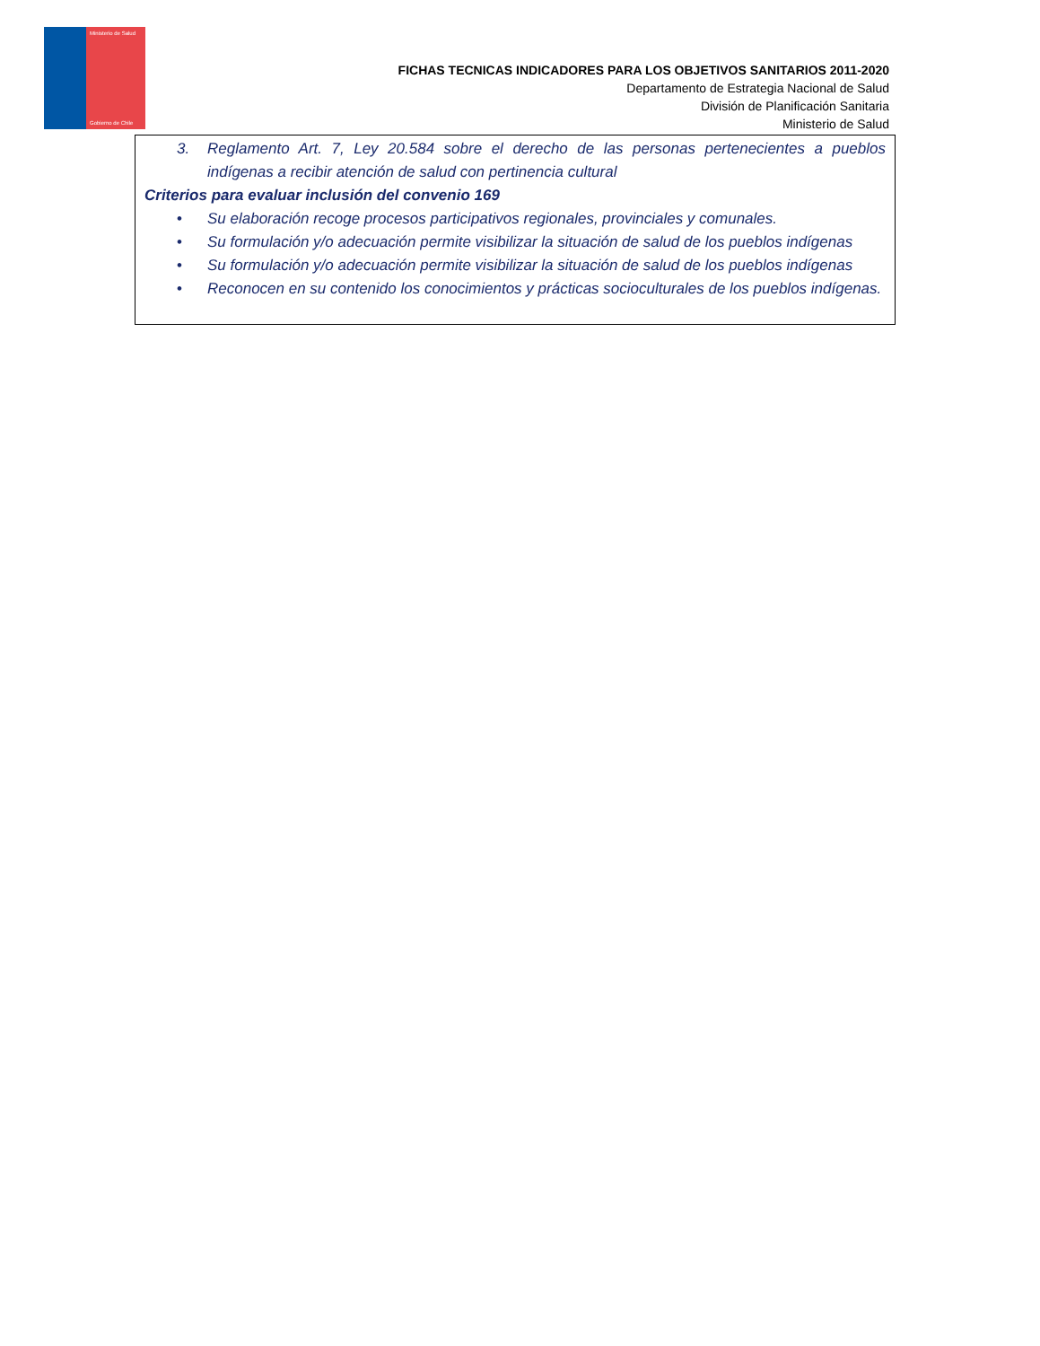Ministerio de Salud
Gobierno de Chile
FICHAS TECNICAS INDICADORES PARA LOS OBJETIVOS SANITARIOS 2011-2020
Departamento de Estrategia Nacional de Salud
División de Planificación Sanitaria
Ministerio de Salud
3. Reglamento Art. 7, Ley 20.584 sobre el derecho de las personas pertenecientes a pueblos indígenas a recibir atención de salud con pertinencia cultural
Criterios para evaluar inclusión del convenio 169
• Su elaboración recoge procesos participativos regionales, provinciales y comunales.
• Su formulación y/o adecuación permite visibilizar la situación de salud de los pueblos indígenas
• Su formulación y/o adecuación permite visibilizar la situación de salud de los pueblos indígenas
• Reconocen en su contenido los conocimientos y prácticas socioculturales de los pueblos indígenas.